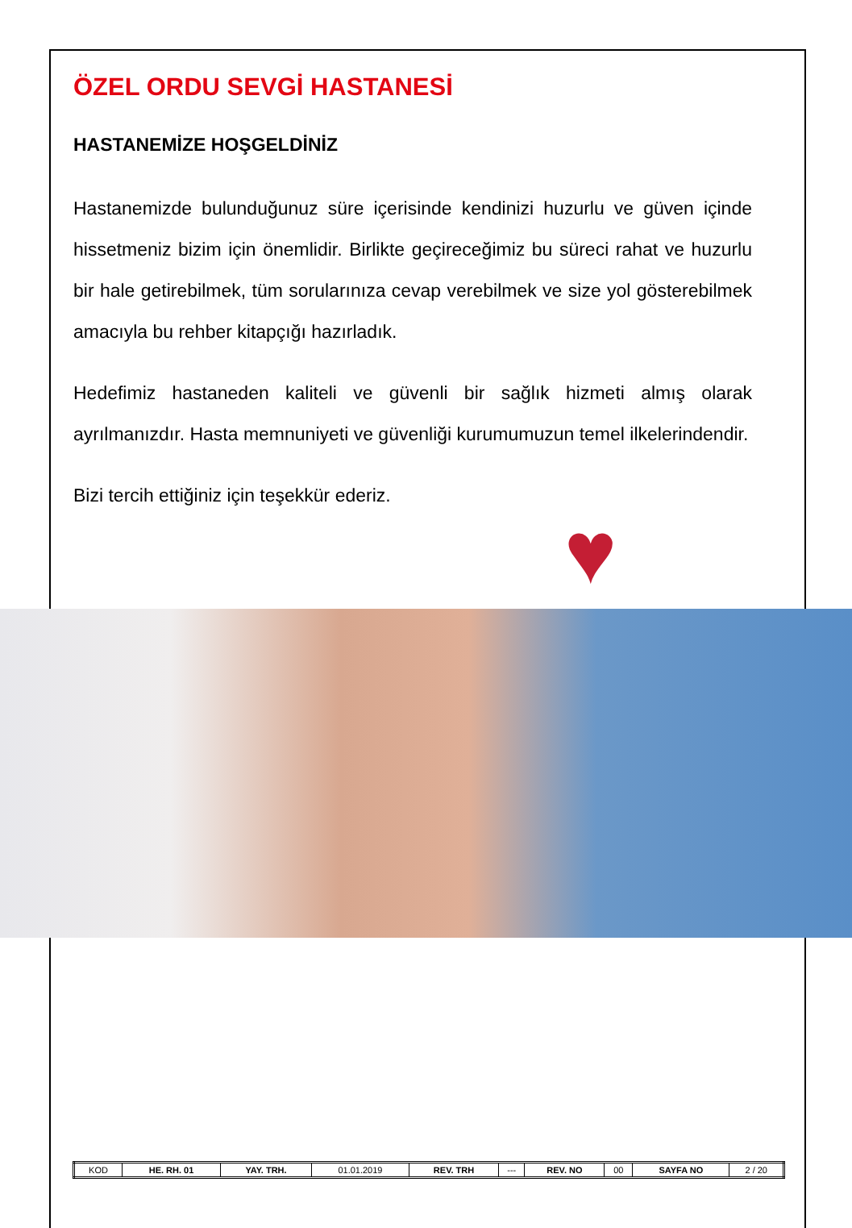ÖZEL ORDU SEVGİ HASTANESİ
HASTANEMİZE HOŞGELDİNİZ
Hastanemizde bulunduğunuz süre içerisinde kendinizi huzurlu ve güven içinde hissetmeniz bizim için önemlidir. Birlikte geçireceğimiz bu süreci rahat ve huzurlu bir hale getirebilmek, tüm sorularınıza cevap verebilmek ve size yol gösterebilmek amacıyla bu rehber kitapçığı hazırladık.
Hedefimiz hastaneden kaliteli ve güvenli bir sağlık hizmeti almış olarak ayrılmanızdır. Hasta memnuniyeti ve güvenliği kurumumuzun temel ilkelerindendir.
Bizi tercih ettiğiniz için teşekkür ederiz.
♥
| KOD | HE. RH. 01 | YAY. TRH. | 01.01.2019 | REV. TRH | --- | REV. NO | 00 | SAYFA NO | 2 / 20 |